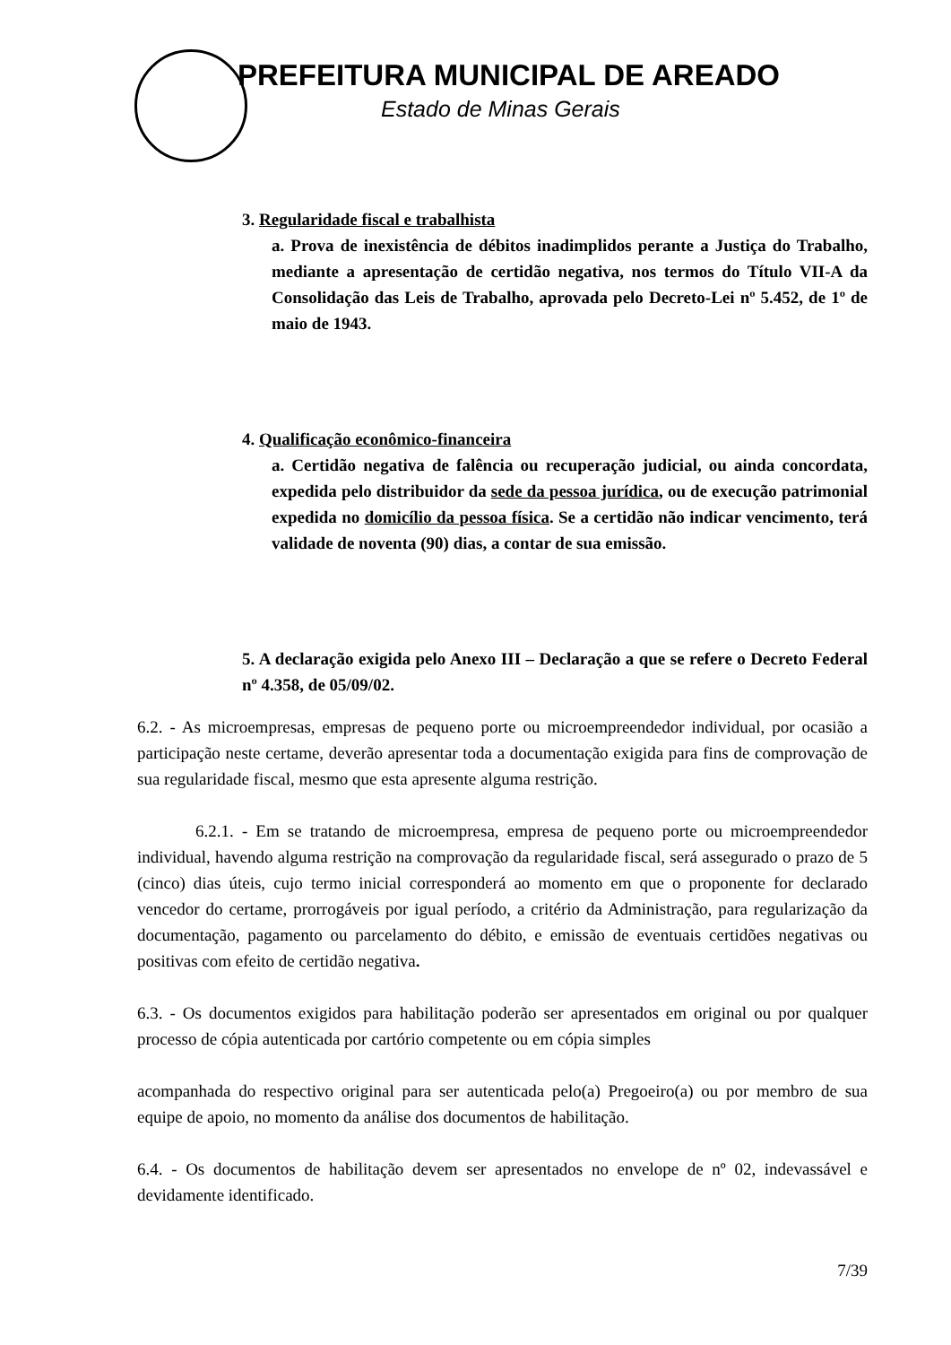PREFEITURA MUNICIPAL DE AREADO
Estado de Minas Gerais
3. Regularidade fiscal e trabalhista
a. Prova de inexistência de débitos inadimplidos perante a Justiça do Trabalho, mediante a apresentação de certidão negativa, nos termos do Título VII-A da Consolidação das Leis de Trabalho, aprovada pelo Decreto-Lei nº 5.452, de 1º de maio de 1943.
4. Qualificação econômico-financeira
a. Certidão negativa de falência ou recuperação judicial, ou ainda concordata, expedida pelo distribuidor da sede da pessoa jurídica, ou de execução patrimonial expedida no domicílio da pessoa física. Se a certidão não indicar vencimento, terá validade de noventa (90) dias, a contar de sua emissão.
5. A declaração exigida pelo Anexo III – Declaração a que se refere o Decreto Federal nº 4.358, de 05/09/02.
6.2. - As microempresas, empresas de pequeno porte ou microempreendedor individual, por ocasião a participação neste certame, deverão apresentar toda a documentação exigida para fins de comprovação de sua regularidade fiscal, mesmo que esta apresente alguma restrição.
6.2.1. - Em se tratando de microempresa, empresa de pequeno porte ou microempreendedor individual, havendo alguma restrição na comprovação da regularidade fiscal, será assegurado o prazo de 5 (cinco) dias úteis, cujo termo inicial corresponderá ao momento em que o proponente for declarado vencedor do certame, prorrogáveis por igual período, a critério da Administração, para regularização da documentação, pagamento ou parcelamento do débito, e emissão de eventuais certidões negativas ou positivas com efeito de certidão negativa.
6.3. - Os documentos exigidos para habilitação poderão ser apresentados em original ou por qualquer processo de cópia autenticada por cartório competente ou em cópia simples
acompanhada do respectivo original para ser autenticada pelo(a) Pregoeiro(a) ou por membro de sua equipe de apoio, no momento da análise dos documentos de habilitação.
6.4. - Os documentos de habilitação devem ser apresentados no envelope de nº 02, indevassável e devidamente identificado.
7/39